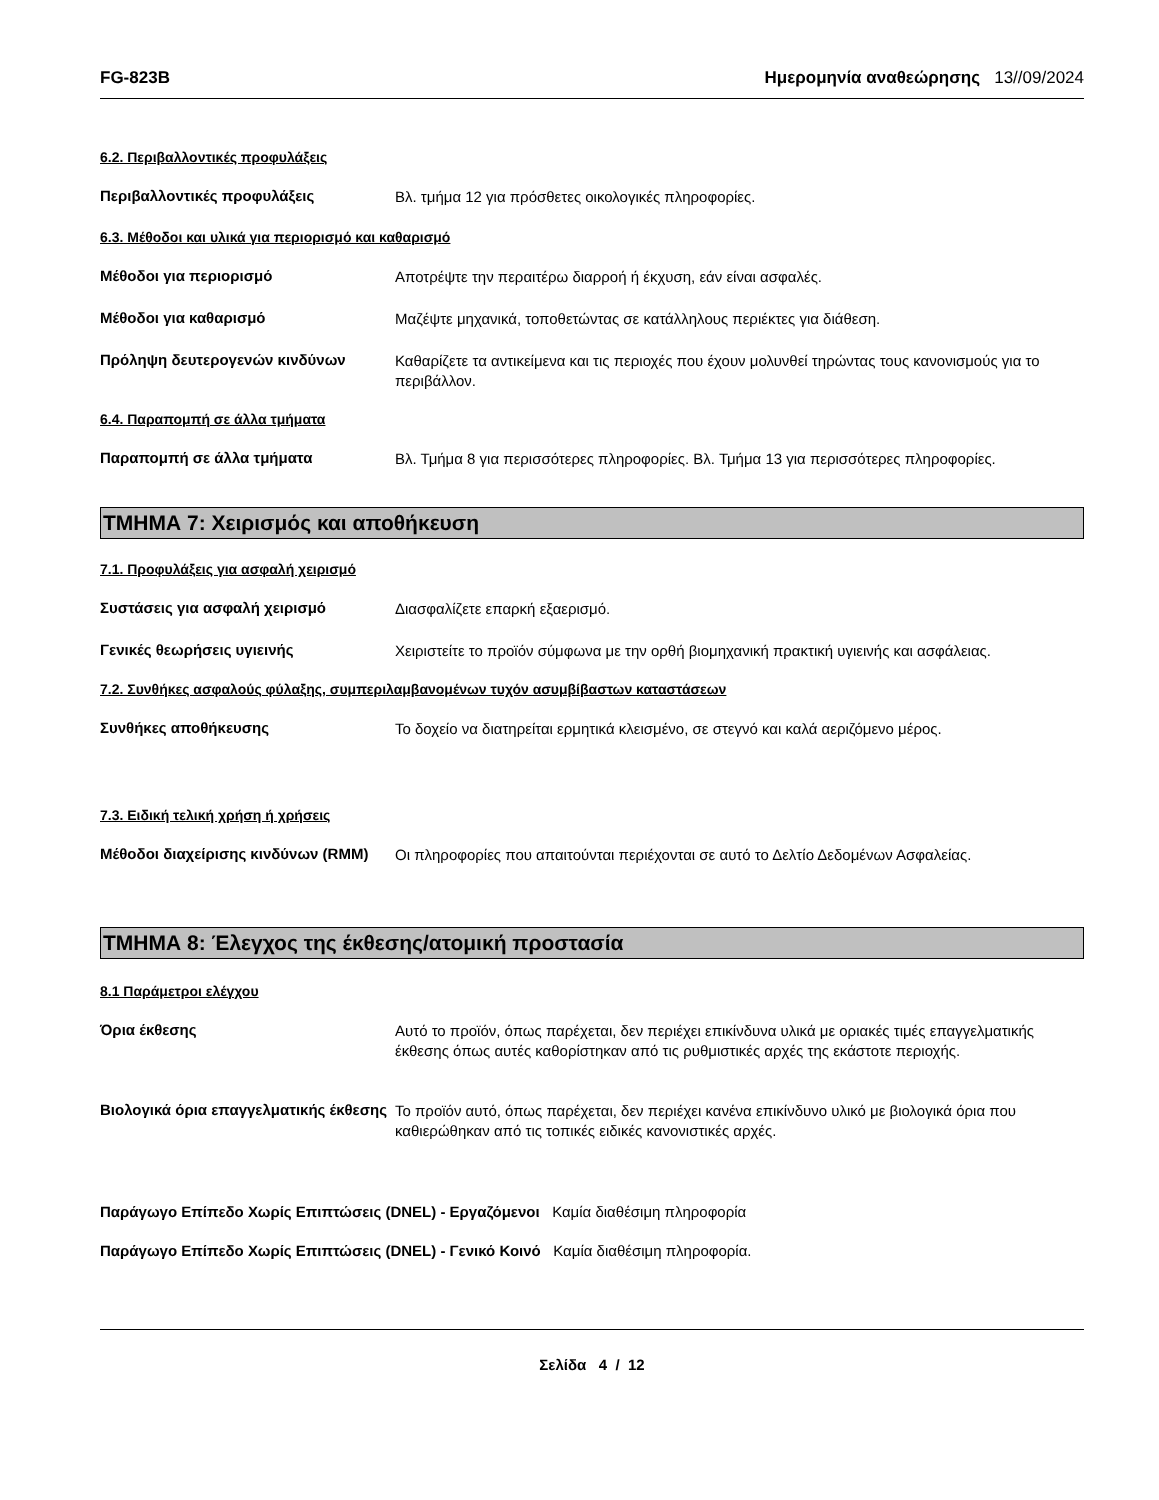FG-823B Ημερομηνία αναθεώρησης 13//09/2024
6.2. Περιβαλλοντικές προφυλάξεις
Περιβαλλοντικές προφυλάξεις
Βλ. τμήμα 12 για πρόσθετες οικολογικές πληροφορίες.
6.3. Μέθοδοι και υλικά για περιορισμό και καθαρισμό
Μέθοδοι για περιορισμό
Αποτρέψτε την περαιτέρω διαρροή ή έκχυση, εάν είναι ασφαλές.
Μέθοδοι για καθαρισμό
Μαζέψτε μηχανικά, τοποθετώντας σε κατάλληλους περιέκτες για διάθεση.
Πρόληψη δευτερογενών κινδύνων
Καθαρίζετε τα αντικείμενα και τις περιοχές που έχουν μολυνθεί τηρώντας τους κανονισμούς για το περιβάλλον.
6.4. Παραπομπή σε άλλα τμήματα
Παραπομπή σε άλλα τμήματα
Βλ. Τμήμα 8 για περισσότερες πληροφορίες. Βλ. Τμήμα 13 για περισσότερες πληροφορίες.
ΤΜΗΜΑ 7: Χειρισμός και αποθήκευση
7.1. Προφυλάξεις για ασφαλή χειρισμό
Συστάσεις για ασφαλή χειρισμό
Διασφαλίζετε επαρκή εξαερισμό.
Γενικές θεωρήσεις υγιεινής
Χειριστείτε το προϊόν σύμφωνα με την ορθή βιομηχανική πρακτική υγιεινής και ασφάλειας.
7.2. Συνθήκες ασφαλούς φύλαξης, συμπεριλαμβανομένων τυχόν ασυμβίβαστων καταστάσεων
Συνθήκες αποθήκευσης
Το δοχείο να διατηρείται ερμητικά κλεισμένο, σε στεγνό και καλά αεριζόμενο μέρος.
7.3. Ειδική τελική χρήση ή χρήσεις
Μέθοδοι διαχείρισης κινδύνων (RMM)
Οι πληροφορίες που απαιτούνται περιέχονται σε αυτό το Δελτίο Δεδομένων Ασφαλείας.
ΤΜΗΜΑ 8: Έλεγχος της έκθεσης/ατομική προστασία
8.1 Παράμετροι ελέγχου
Όρια έκθεσης
Αυτό το προϊόν, όπως παρέχεται, δεν περιέχει επικίνδυνα υλικά με οριακές τιμές επαγγελματικής έκθεσης όπως αυτές καθορίστηκαν από τις ρυθμιστικές αρχές της εκάστοτε περιοχής.
Βιολογικά όρια επαγγελματικής έκθεσης
Το προϊόν αυτό, όπως παρέχεται, δεν περιέχει κανένα επικίνδυνο υλικό με βιολογικά όρια που καθιερώθηκαν από τις τοπικές ειδικές κανονιστικές αρχές.
Παράγωγο Επίπεδο Χωρίς Επιπτώσεις (DNEL) - Εργαζόμενοι Καμία διαθέσιμη πληροφορία
Παράγωγο Επίπεδο Χωρίς Επιπτώσεις (DNEL) - Γενικό Κοινό Καμία διαθέσιμη πληροφορία.
Σελίδα 4 / 12